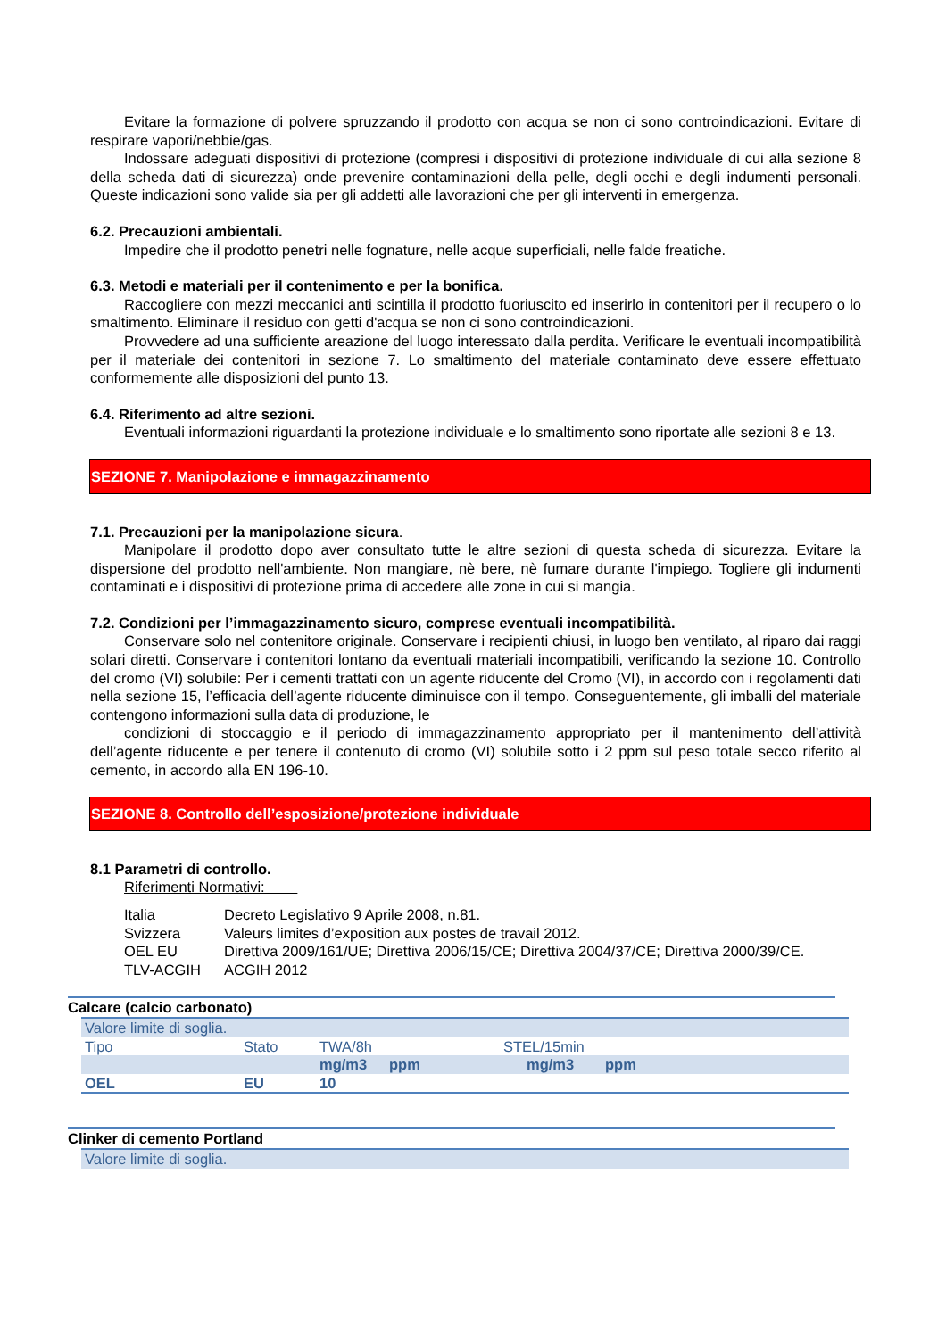Evitare la formazione di polvere spruzzando il prodotto con acqua se non ci sono controindicazioni. Evitare di respirare vapori/nebbie/gas.
Indossare adeguati dispositivi di protezione (compresi i dispositivi di protezione individuale di cui alla sezione 8 della scheda dati di sicurezza) onde prevenire contaminazioni della pelle, degli occhi e degli indumenti personali. Queste indicazioni sono valide sia per gli addetti alle lavorazioni che per gli interventi in emergenza.
6.2. Precauzioni ambientali.
Impedire che il prodotto penetri nelle fognature, nelle acque superficiali, nelle falde freatiche.
6.3. Metodi e materiali per il contenimento e per la bonifica.
Raccogliere con mezzi meccanici anti scintilla il prodotto fuoriuscito ed inserirlo in contenitori per il recupero o lo smaltimento. Eliminare il residuo con getti d'acqua se non ci sono controindicazioni.
Provvedere ad una sufficiente areazione del luogo interessato dalla perdita. Verificare le eventuali incompatibilità per il materiale dei contenitori in sezione 7. Lo smaltimento del materiale contaminato deve essere effettuato conformemente alle disposizioni del punto 13.
6.4. Riferimento ad altre sezioni.
Eventuali informazioni riguardanti la protezione individuale e lo smaltimento sono riportate alle sezioni 8 e 13.
SEZIONE 7. Manipolazione e immagazzinamento
7.1. Precauzioni per la manipolazione sicura.
Manipolare il prodotto dopo aver consultato tutte le altre sezioni di questa scheda di sicurezza. Evitare la dispersione del prodotto nell'ambiente. Non mangiare, nè bere, nè fumare durante l'impiego. Togliere gli indumenti contaminati e i dispositivi di protezione prima di accedere alle zone in cui si mangia.
7.2. Condizioni per l’immagazzinamento sicuro, comprese eventuali incompatibilità.
Conservare solo nel contenitore originale. Conservare i recipienti chiusi, in luogo ben ventilato, al riparo dai raggi solari diretti. Conservare i contenitori lontano da eventuali materiali incompatibili, verificando la sezione 10. Controllo del cromo (VI) solubile: Per i cementi trattati con un agente riducente del Cromo (VI), in accordo con i regolamenti dati nella sezione 15, l’efficacia dell’agente riducente diminuisce con il tempo. Conseguentemente, gli imballi del materiale contengono informazioni sulla data di produzione, le
condizioni di stoccaggio e il periodo di immagazzinamento appropriato per il mantenimento dell’attività dell’agente riducente e per tenere il contenuto di cromo (VI) solubile sotto i 2 ppm sul peso totale secco riferito al cemento, in accordo alla EN 196-10.
SEZIONE 8. Controllo dell’esposizione/protezione individuale
8.1 Parametri di controllo.
Riferimenti Normativi:
| Italia | Decreto Legislativo 9 Aprile 2008, n.81. |
| Svizzera | Valeurs limites d’exposition aux postes de travail 2012. |
| OEL EU | Direttiva 2009/161/UE; Direttiva 2006/15/CE; Direttiva 2004/37/CE; Direttiva 2000/39/CE. |
| TLV-ACGIH | ACGIH 2012 |
Calcare (calcio carbonato)
| Valore limite di soglia. | | | | | |
| Tipo | Stato | TWA/8h | | STEL/15min | |
| | | mg/m3 | ppm | mg/m3 | ppm |
| OEL | EU | 10 | | | |
Clinker di cemento Portland
| Valore limite di soglia. |